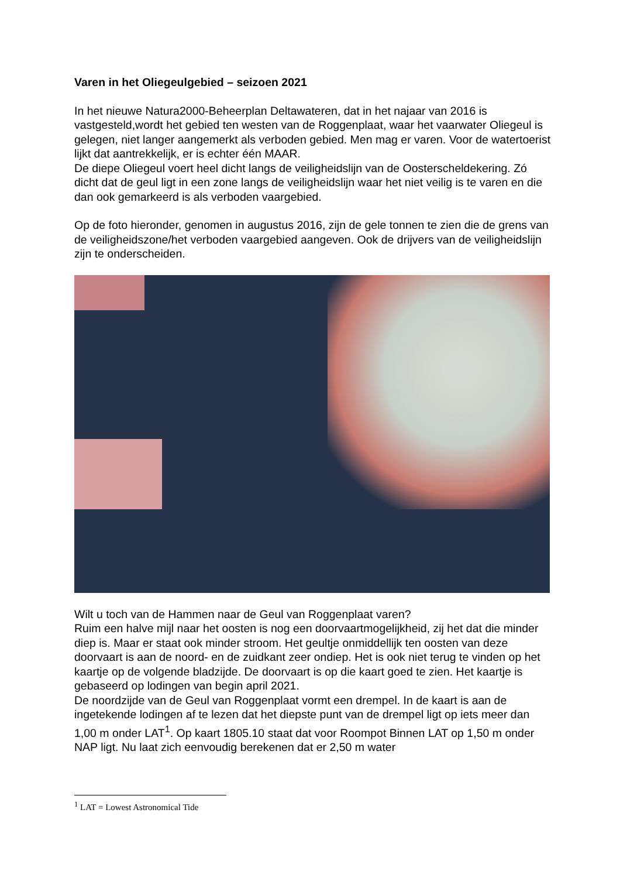Varen in het Oliegeulgebied – seizoen 2021
In het nieuwe Natura2000-Beheerplan Deltawateren, dat in het najaar van 2016 is vastgesteld,wordt het gebied ten westen van de Roggenplaat, waar het vaarwater Oliegeul is gelegen, niet langer aangemerkt als verboden gebied. Men mag er varen. Voor de watertoerist lijkt dat aantrekkelijk, er is echter één MAAR.
De diepe Oliegeul voert heel dicht langs de veiligheidslijn van de Oosterscheldekering. Zó dicht dat de geul ligt in een zone langs de veiligheidslijn waar het niet veilig is te varen en die dan ook gemarkeerd is als verboden vaargebied.
Op de foto hieronder, genomen in augustus 2016, zijn de gele tonnen te zien die de grens van de veiligheidszone/het verboden vaargebied aangeven. Ook de drijvers van de veiligheidslijn zijn te onderscheiden.
Wilt u toch van de Hammen naar de Geul van Roggenplaat varen?
Ruim een halve mijl naar het oosten is nog een doorvaartmogelijkheid, zij het dat die minder diep is. Maar er staat ook minder stroom. Het geultje onmiddellijk ten oosten van deze doorvaart is aan de noord- en de zuidkant zeer ondiep. Het is ook niet terug te vinden op het kaartje op de volgende bladzijde. De doorvaart is op die kaart goed te zien. Het kaartje is gebaseerd op lodingen van begin april 2021.
De noordzijde van de Geul van Roggenplaat vormt een drempel. In de kaart is aan de ingetekende lodingen af te lezen dat het diepste punt van de drempel ligt op iets meer dan 1,00 m onder LAT<sup>1</sup>. Op kaart 1805.10 staat dat voor Roompot Binnen LAT op 1,50 m onder NAP ligt. Nu laat zich eenvoudig berekenen dat er 2,50 m water
<sup>1</sup> LAT = Lowest Astronomical Tide